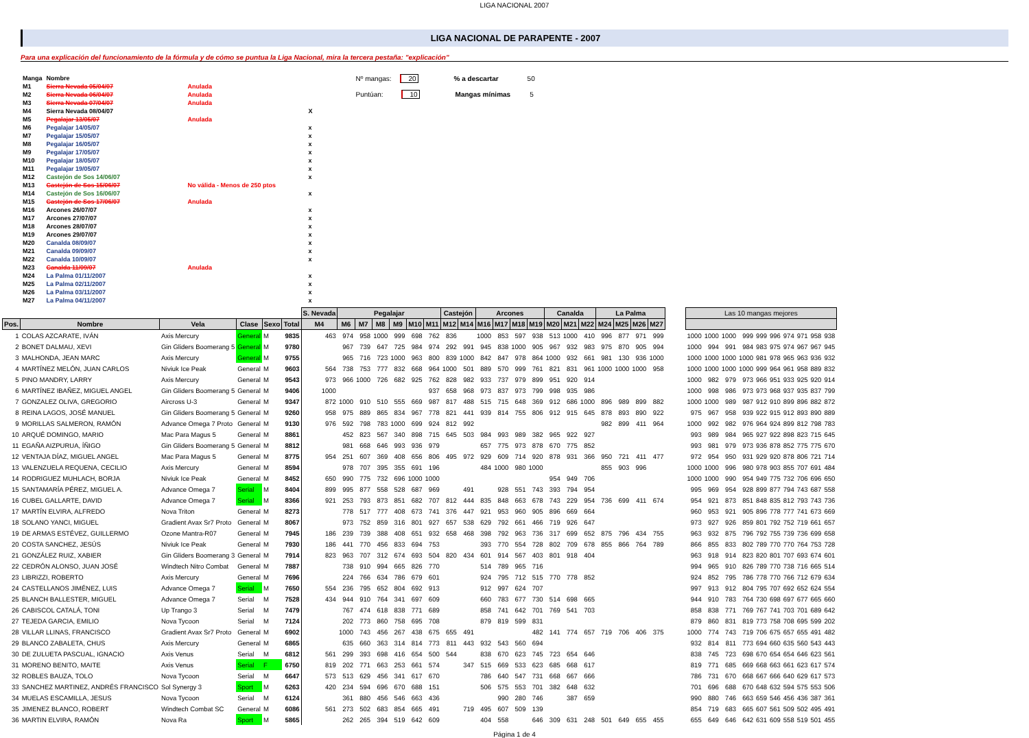LIGA NACIONAL 2007
LIGA NACIONAL DE PARAPENTE - 2007
Para una explicación del funcionamiento de la fórmula y de cómo se puntua la Liga Nacional, mira la tercera pestaña: "explicación"
| Manga | Nombre | | |
| M1 | Sierra Nevada 05/04/07 | Anulada | |
| M2 | Sierra Nevada 06/04/07 | Anulada | |
| M3 | Sierra Nevada 07/04/07 | Anulada | |
| M4 | Sierra Nevada 08/04/07 | | X |
| M5 | Pegalajar 13/05/07 | Anulada | |
| M6 | Pegalajar 14/05/07 | | x |
| M7 | Pegalajar 15/05/07 | | x |
| M8 | Pegalajar 16/05/07 | | x |
| M9 | Pegalajar 17/05/07 | | x |
| M10 | Pegalajar 18/05/07 | | x |
| M11 | Pegalajar 19/05/07 | | x |
| M12 | Castejón de Sos 14/06/07 | | x |
| M13 | Castejón de Sos 15/06/07 | No válida - Menos de 250 ptos | |
| M14 | Castejón de Sos 16/06/07 | | x |
| M15 | Castejón de Sos 17/06/07 | Anulada | |
| M16 | Arcones 26/07/07 | | x |
| M17 | Arcones 27/07/07 | | x |
| M18 | Arcones 28/07/07 | | x |
| M19 | Arcones 29/07/07 | | x |
| M20 | Canalda 08/09/07 | | x |
| M21 | Canalda 09/09/07 | | x |
| M22 | Canalda 10/09/07 | | x |
| M23 | Canalda 11/09/07 | Anulada | |
| M24 | La Palma 01/11/2007 | | x |
| M25 | La Palma 02/11/2007 | | x |
| M26 | La Palma 03/11/2007 | | x |
| M27 | La Palma 04/11/2007 | | x |
Nº mangas: 20% a descartar 50
Puntúan: 10 Mangas mínimas 5
| | | | | | | S. Nevada | Pegalajar | | | | | | Castejón | | Arcones | | | | Canalda | | | La Palma | | | | | Las 10 mangas mejores | | | | | | | | | |
| Pos. | Nombre | Vela | Clase | Sexo | Total | M4 | M6 | M7 | M8 | M9 | M10 | M11 | M12 | M14 | M16 | M17 | M18 | M19 | M20 | M21 | M22 | M24 | M25 | M26 | M27 | | | | | | | | | | | |
| 1 | COLAS AZCARATE, IVÁN | Axis Mercury | General | M | 9835 | 463 | 974 | 958 | 1000 | 999 | 698 | 762 | 836 | | 1000 | 853 | 597 | 938 | 513 | 1000 | 410 | 996 | 877 | 971 | 999 | | 1000 | 1000 | 1000 | 999 | 999 | 996 | 974 | 971 | 958 | 938 |
| 2 | BONET DALMAU, XEVI | Gin Gliders Boomerang 5 | General | M | 9780 | | 967 | 739 | 647 | 725 | 984 | 974 | 292 | 991 | 945 | 838 | 1000 | 905 | 967 | 932 | 983 | 975 | 870 | 905 | 994 | | 1000 | 994 | 991 | 984 | 983 | 975 | 974 | 967 | 967 | 945 |
| 3 | MALHONDA, JEAN MARC | Axis Mercury | General | M | 9755 | | 965 | 716 | 723 | 1000 | 963 | 800 | 839 | 1000 | 842 | 847 | 978 | 864 | 1000 | 932 | 661 | 981 | 130 | 936 | 1000 | | 1000 | 1000 | 1000 | 1000 | 981 | 978 | 965 | 963 | 936 | 932 |
| 4 | MARTÍNEZ MELÓN, JUAN CARLOS | Niviuk Ice Peak | General | M | 9603 | 564 | 738 | 753 | 777 | 832 | 668 | 964 | 1000 | 501 | 889 | 570 | 999 | 761 | 821 | 831 | 961 | 1000 | 1000 | 1000 | 958 | | 1000 | 1000 | 1000 | 1000 | 999 | 964 | 961 | 958 | 889 | 832 |
| 5 | PINO MANDRY, LARRY | Axis Mercury | General | M | 9543 | 973 | 966 | 1000 | 726 | 682 | 925 | 762 | 828 | 982 | 933 | 737 | 979 | 899 | 951 | 920 | 914 | | | | | | 1000 | 982 | 979 | 973 | 966 | 951 | 933 | 925 | 920 | 914 |
| 6 | MARTÍNEZ IBAÑEZ, MIGUEL ANGEL | Gin Gliders Boomerang 5 | General | M | 9406 | 1000 | | | | | | 937 | 658 | 968 | 973 | 837 | 973 | 799 | 998 | 935 | 986 | | | | | | 1000 | 998 | 986 | 973 | 973 | 968 | 937 | 935 | 837 | 799 |
| 7 | GONZALEZ OLIVA, GREGORIO | Aircross U-3 | General | M | 9347 | 872 | 1000 | 910 | 510 | 555 | 669 | 987 | 817 | 488 | 515 | 715 | 648 | 369 | 912 | 686 | 1000 | 896 | 989 | 899 | 882 | | 1000 | 1000 | 989 | 987 | 912 | 910 | 899 | 896 | 882 | 872 |
| 8 | REINA LAGOS, JOSÉ MANUEL | Gin Gliders Boomerang 5 | General | M | 9260 | 958 | 975 | 889 | 865 | 834 | 967 | 778 | 821 | 441 | 939 | 814 | 755 | 806 | 912 | 915 | 645 | 878 | 893 | 890 | 922 | | 975 | 967 | 958 | 939 | 922 | 915 | 912 | 893 | 890 | 889 |
| 9 | MORILLAS SALMERON, RAMÓN | Advance Omega 7 Proto | General | M | 9130 | 976 | 592 | 798 | 783 | 1000 | 699 | 924 | 812 | 992 | | | | | | | | 982 | 899 | 411 | 964 | | 1000 | 992 | 982 | 976 | 964 | 924 | 899 | 812 | 798 | 783 |
| 10 | ARQUÉ DOMINGO, MARIO | Mac Para Magus 5 | General | M | 8861 | | 452 | 823 | 567 | 340 | 898 | 715 | 645 | 503 | 984 | 993 | 989 | 382 | 965 | 922 | 927 | | | | | | 993 | 989 | 984 | 965 | 927 | 922 | 898 | 823 | 715 | 645 |
| 11 | EGAÑA AIZPURUA, ÍÑIGO | Gin Gliders Boomerang 5 | General | M | 8812 | | 981 | 668 | 646 | 993 | 936 | 979 | | | 657 | 775 | 973 | 878 | 670 | 775 | 852 | | | | | | 993 | 981 | 979 | 973 | 936 | 878 | 852 | 775 | 775 | 670 |
| 12 | VENTAJA DÍAZ, MIGUEL ANGEL | Mac Para Magus 5 | General | M | 8775 | 954 | 251 | 607 | 369 | 408 | 656 | 806 | 495 | 972 | 929 | 609 | 714 | 920 | 878 | 931 | 366 | 950 | 721 | 411 | 477 | | 972 | 954 | 950 | 931 | 929 | 920 | 878 | 806 | 721 | 714 |
| 13 | VALENZUELA REQUENA, CECILIO | Axis Mercury | General | M | 8594 | | 978 | 707 | 395 | 355 | 691 | 196 | | | 484 | 1000 | 980 | 1000 | | | | 855 | 903 | 996 | | | 1000 | 1000 | 996 | 980 | 978 | 903 | 855 | 707 | 691 | 484 |
| 14 | RODRIGUEZ MUHLACH, BORJA | Niviuk Ice Peak | General | M | 8452 | 650 | 990 | 775 | 732 | 696 | 1000 | 1000 | | | | | | | 954 | 949 | 706 | | | | | | 1000 | 1000 | 990 | 954 | 949 | 775 | 732 | 706 | 696 | 650 |
| 15 | SANTAMARÍA PÉREZ, MIGUEL A. | Advance Omega 7 | Serial | M | 8404 | 899 | 995 | 877 | 558 | 528 | 687 | 969 | | 491 | | 928 | 551 | 743 | 393 | 794 | 954 | | | | | | 995 | 969 | 954 | 928 | 899 | 877 | 794 | 743 | 687 | 558 |
| 16 | CUBEL GALLARTE, DAVID | Advance Omega 7 | Serial | M | 8366 | 921 | 253 | 793 | 873 | 851 | 682 | 707 | 812 | 444 | 835 | 848 | 663 | 678 | 743 | 229 | 954 | 736 | 699 | 411 | 674 | | 954 | 921 | 873 | 851 | 848 | 835 | 812 | 793 | 743 | 736 |
| 17 | MARTÍN ELVIRA, ALFREDO | Nova Triton | General | M | 8273 | | 778 | 517 | 777 | 408 | 673 | 741 | 376 | 447 | 921 | 953 | 960 | 905 | 896 | 669 | 664 | | | | | | 960 | 953 | 921 | 905 | 896 | 778 | 777 | 741 | 673 | 669 |
| 18 | SOLANO YANCI, MIGUEL | Gradient Avax Sr7 Proto | General | M | 8067 | | 973 | 752 | 859 | 316 | 801 | 927 | 657 | 538 | 629 | 792 | 661 | 466 | 719 | 926 | 647 | | | | | | 973 | 927 | 926 | 859 | 801 | 792 | 752 | 719 | 661 | 657 |
| 19 | DE ARMAS ESTÉVEZ, GUILLERMO | Ozone Mantra-R07 | General | M | 7945 | 186 | 239 | 739 | 388 | 408 | 651 | 932 | 658 | 468 | 398 | 792 | 963 | 736 | 317 | 699 | 652 | 875 | 796 | 434 | 755 | | 963 | 932 | 875 | 796 | 792 | 755 | 739 | 736 | 699 | 658 |
| 20 | COSTA SANCHEZ, JESÚS | Niviuk Ice Peak | General | M | 7930 | 186 | 441 | 770 | 456 | 833 | 694 | 753 | | | 393 | 770 | 554 | 728 | 802 | 709 | 678 | 855 | 866 | 764 | 789 | | 866 | 855 | 833 | 802 | 789 | 770 | 770 | 764 | 753 | 728 |
| 21 | GONZÁLEZ RUIZ, XABIER | Gin Gliders Boomerang 3 | General | M | 7914 | 823 | 963 | 707 | 312 | 674 | 693 | 504 | 820 | 434 | 601 | 914 | 567 | 403 | 801 | 918 | 404 | | | | | | 963 | 918 | 914 | 823 | 820 | 801 | 707 | 693 | 674 | 601 |
| 22 | CEDRÓN ALONSO, JUAN JOSÉ | Windtech Nitro Combat | General | M | 7887 | | 738 | 910 | 994 | 665 | 826 | 770 | | | 514 | 789 | 965 | 716 | | | | | | | | | 994 | 965 | 910 | 826 | 789 | 770 | 738 | 716 | 665 | 514 |
| 23 | LIBRIZZI, ROBERTO | Axis Mercury | General | M | 7696 | | 224 | 766 | 634 | 786 | 679 | 601 | | | 924 | 795 | 712 | 515 | 770 | 778 | 852 | | | | | | 924 | 852 | 795 | 786 | 778 | 770 | 766 | 712 | 679 | 634 |
| 24 | CASTELLANOS JIMÉNEZ, LUIS | Advance Omega 7 | Serial | M | 7650 | 554 | 236 | 795 | 652 | 804 | 692 | 913 | | | 912 | 997 | 624 | 707 | | | | | | | | | 997 | 913 | 912 | 804 | 795 | 707 | 692 | 652 | 624 | 554 |
| 25 | BLANCH BALLESTER, MIGUEL | Advance Omega 7 | Serial | M | 7528 | 434 | 944 | 910 | 764 | 341 | 697 | 609 | | | 660 | 783 | 677 | 730 | 514 | 698 | 665 | | | | | | 944 | 910 | 783 | 764 | 730 | 698 | 697 | 677 | 665 | 660 |
| 26 | CABISCOL CATALÁ, TONI | Up Trango 3 | Serial | M | 7479 | | 767 | 474 | 618 | 838 | 771 | 689 | | | 858 | 741 | 642 | 701 | 769 | 541 | 703 | | | | | | 858 | 838 | 771 | 769 | 767 | 741 | 703 | 701 | 689 | 642 |
| 27 | TEJEDA GARCIA, EMILIO | Nova Tycoon | Serial | M | 7124 | | 202 | 773 | 860 | 758 | 695 | 708 | | | 879 | 819 | 599 | 831 | | | | | | | | | 879 | 860 | 831 | 819 | 773 | 758 | 708 | 695 | 599 | 202 |
| 28 | VILLAR LLINAS, FRANCISCO | Gradient Avax Sr7 Proto | General | M | 6902 | | 1000 | 743 | 456 | 267 | 438 | 675 | 655 | 491 | | | | 482 | 141 | 774 | 657 | 719 | 706 | 406 | 375 | | 1000 | 774 | 743 | 719 | 706 | 675 | 657 | 655 | 491 | 482 |
| 29 | BLANCO ZABALETA, CHUS | Axis Mercury | General | M | 6865 | | 635 | 660 | 363 | 314 | 814 | 773 | 811 | 443 | 932 | 543 | 560 | 694 | | | | | | | | | 932 | 814 | 811 | 773 | 694 | 660 | 635 | 560 | 543 | 443 |
| 30 | DE ZULUETA PASCUAL, IGNACIO | Axis Venus | Serial | M | 6812 | 561 | 299 | 393 | 698 | 416 | 654 | 500 | 544 | | 838 | 670 | 623 | 745 | 723 | 654 | 646 | | | | | | 838 | 745 | 723 | 698 | 670 | 654 | 654 | 646 | 623 | 561 |
| 31 | MORENO BENITO, MAITE | Axis Venus | Serial | F | 6750 | 819 | 202 | 771 | 663 | 253 | 661 | 574 | | 347 | 515 | 669 | 533 | 623 | 685 | 668 | 617 | | | | | | 819 | 771 | 685 | 669 | 668 | 663 | 661 | 623 | 617 | 574 |
| 32 | ROBLES BAUZA, TOLO | Nova Tycoon | Serial | M | 6647 | 573 | 513 | 629 | 456 | 341 | 617 | 670 | | | 786 | 640 | 547 | 731 | 668 | 667 | 666 | | | | | | 786 | 731 | 670 | 668 | 667 | 666 | 640 | 629 | 617 | 573 |
| 33 | SANCHEZ MARTINEZ, ANDRÉS FRANCISCO | Sol Synergy 3 | Sport | M | 6263 | 420 | 234 | 594 | 696 | 670 | 688 | 151 | | | 506 | 575 | 553 | 701 | 382 | 648 | 632 | | | | | | 701 | 696 | 688 | 670 | 648 | 632 | 594 | 575 | 553 | 506 |
| 34 | MUELAS ESCAMILLA, JESUS | Nova Tycoon | Serial | M | 6124 | | 361 | 880 | 456 | 546 | 663 | 436 | | | | 990 | 280 | 746 | | 387 | 659 | | | | | | 990 | 880 | 746 | 663 | 659 | 546 | 456 | 436 | 387 | 361 |
| 35 | JIMENEZ BLANCO, ROBERT | Windtech Combat SC | General | M | 6086 | 561 | 273 | 502 | 683 | 854 | 665 | 491 | | 719 | 495 | 607 | 509 | 139 | | | | | | | | | 854 | 719 | 683 | 665 | 607 | 561 | 509 | 502 | 495 | 491 |
| 36 | MARTIN ELVIRA, RAMÓN | Nova Ra | Sport | M | 5865 | | 262 | 265 | 394 | 519 | 642 | 609 | | | 404 | 558 | | 646 | 309 | 631 | 248 | 501 | 649 | 655 | 455 | | 655 | 649 | 646 | 642 | 631 | 609 | 558 | 519 | 501 | 455 |
Página 1 de 4